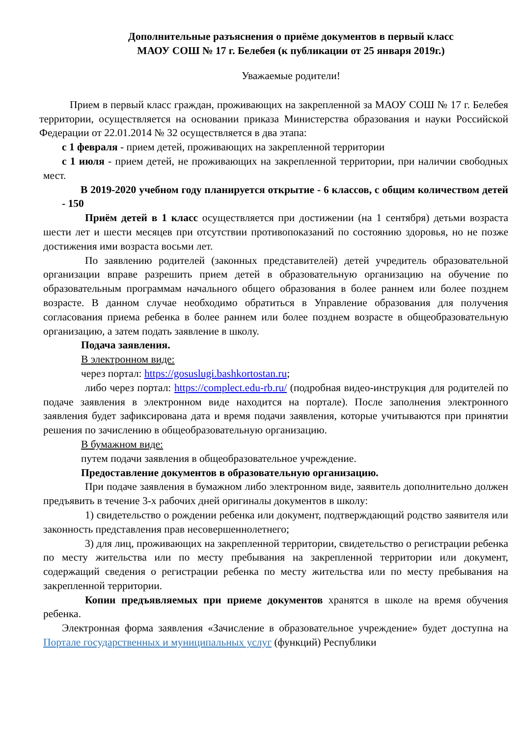Дополнительные разъяснения о приёме документов в первый класс
МАОУ СОШ № 17 г. Белебея (к публикации от 25 января 2019г.)
Уважаемые родители!
Прием в первый класс граждан, проживающих на закрепленной за МАОУ СОШ № 17 г. Белебея территории, осуществляется на основании приказа Министерства образования и науки Российской Федерации от 22.01.2014 № 32 осуществляется в два этапа:
с 1 февраля - прием детей, проживающих на закрепленной территории
с 1 июля - прием детей, не проживающих на закрепленной территории, при наличии свободных мест.
В 2019-2020 учебном году планируется открытие - 6 классов, с общим количеством детей - 150
Приём детей в 1 класс осуществляется при достижении (на 1 сентября) детьми возраста шести лет и шести месяцев при отсутствии противопоказаний по состоянию здоровья, но не позже достижения ими возраста восьми лет.
По заявлению родителей (законных представителей) детей учредитель образовательной организации вправе разрешить прием детей в образовательную организацию на обучение по образовательным программам начального общего образования в более раннем или более позднем возрасте. В данном случае необходимо обратиться в Управление образования для получения согласования приема ребенка в более раннем или более позднем возрасте в общеобразовательную организацию, а затем подать заявление в школу.
Подача заявления.
В электронном виде:
через портал: https://gosuslugi.bashkortostan.ru;
либо через портал: https://complect.edu-rb.ru/ (подробная видео-инструкция для родителей по подаче заявления в электронном виде находится на портале). После заполнения электронного заявления будет зафиксирована дата и время подачи заявления, которые учитываются при принятии решения по зачислению в общеобразовательную организацию.
В бумажном виде:
путем подачи заявления в общеобразовательное учреждение.
Предоставление документов в образовательную организацию.
При подаче заявления в бумажном либо электронном виде, заявитель дополнительно должен предъявить в течение 3-х рабочих дней оригиналы документов в школу:
1) свидетельство о рождении ребенка или документ, подтверждающий родство заявителя или законность представления прав несовершеннолетнего;
3) для лиц, проживающих на закрепленной территории, свидетельство о регистрации ребенка по месту жительства или по месту пребывания на закрепленной территории или документ, содержащий сведения о регистрации ребенка по месту жительства или по месту пребывания на закрепленной территории.
Копии предъявляемых при приеме документов хранятся в школе на время обучения ребенка.
Электронная форма заявления «Зачисление в образовательное учреждение» будет доступна на Портале государственных и муниципальных услуг (функций) Республики